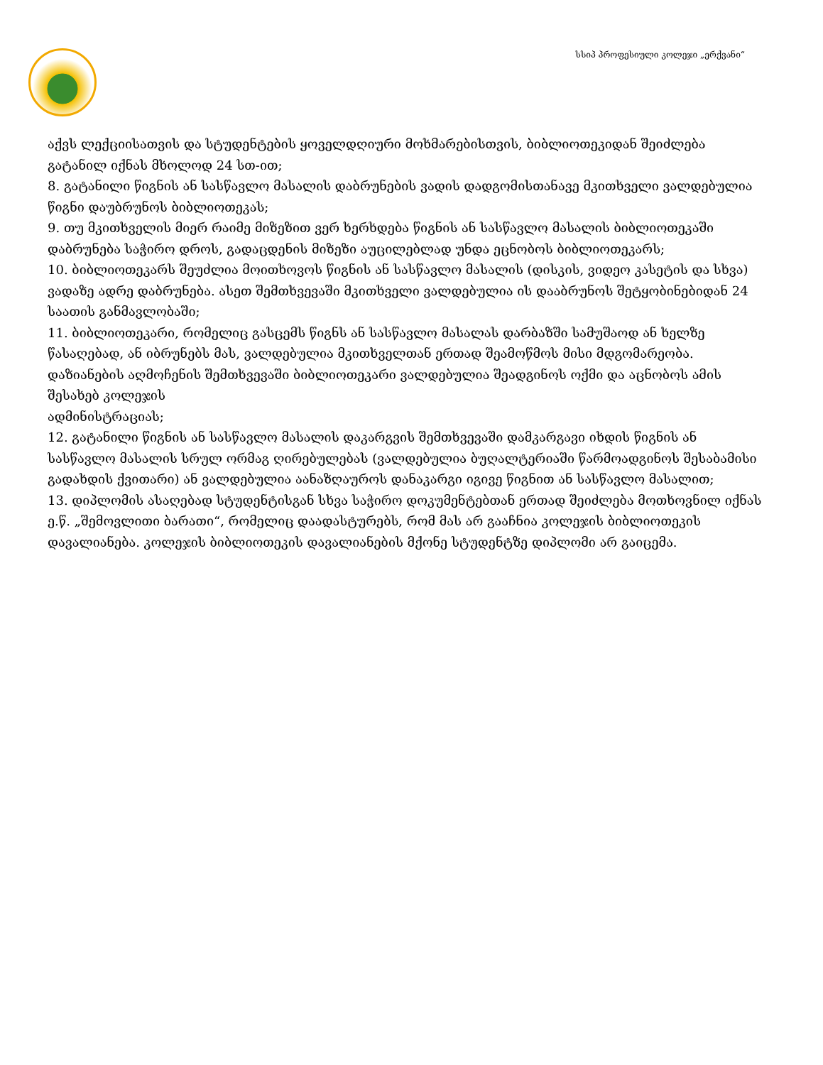სსიპ პროფესიული კოლეჯი „ერქვანი“
აქვს ლექციისათვის და სტუდენტების ყოველდღიური მოხმარებისთვის, ბიბლიოთეკიდან შეიძლება გატანილ იქნას მხოლოდ 24 სთ-ით;
8. გატანილი წიგნის ან სასწავლო მასალის დაბრუნების ვადის დადგომისთანავე მკითხველი ვალდებულია წიგნი დაუბრუნოს ბიბლიოთეკას;
9. თუ მკითხველის მიერ რაიმე მიზეზით ვერ ხერხდება წიგნის ან სასწავლო მასალის ბიბლიოთეკაში დაბრუნება საჭირო დროს, გადაცდენის მიზეზი აუცილებლად უნდა ეცნობოს ბიბლიოთეკარს;
10. ბიბლიოთეკარს შეუძლია მოითხოვოს წიგნის ან სასწავლო მასალის (დისკის, ვიდეო კასეტის და სხვა) ვადაზე ადრე დაბრუნება. ასეთ შემთხვევაში მკითხველი ვალდებულია ის დააბრუნოს შეტყობინებიდან 24 საათის განმავლობაში;
11. ბიბლიოთეკარი, რომელიც გასცემს წიგნს ან სასწავლო მასალას დარბაზში სამუშაოდ ან ხელზე წასაღებად, ან იბრუნებს მას, ვალდებულია მკითხველთან ერთად შეამოწმოს მისი მდგომარეობა. დაზიანების აღმოჩენის შემთხვევაში ბიბლიოთეკარი ვალდებულია შეადგინოს ოქმი და აცნობოს ამის შესახებ კოლეჯის
ადმინისტრაციას;
12. გატანილი წიგნის ან სასწავლო მასალის დაკარგვის შემთხვევაში დამკარგავი იხდის წიგნის ან სასწავლო მასალის სრულ ორმაგ ღირებულებას (ვალდებულია ბუღალტერიაში წარმოადგინოს შესაბამისი გადახდის ქვითარი) ან ვალდებულია აანაზღაუროს დანაკარგი იგივე წიგნით ან სასწავლო მასალით;
13. დიპლომის ასაღებად სტუდენტისგან სხვა საჭირო დოკუმენტებთან ერთად შეიძლება მოთხოვნილ იქნას ე.წ. „შემოვლითი ბარათი“, რომელიც დაადასტურებს, რომ მას არ გააჩნია კოლეჯის ბიბლიოთეკის დავალიანება. კოლეჯის ბიბლიოთეკის დავალიანების მქონე სტუდენტზე დიპლომი არ გაიცემა.